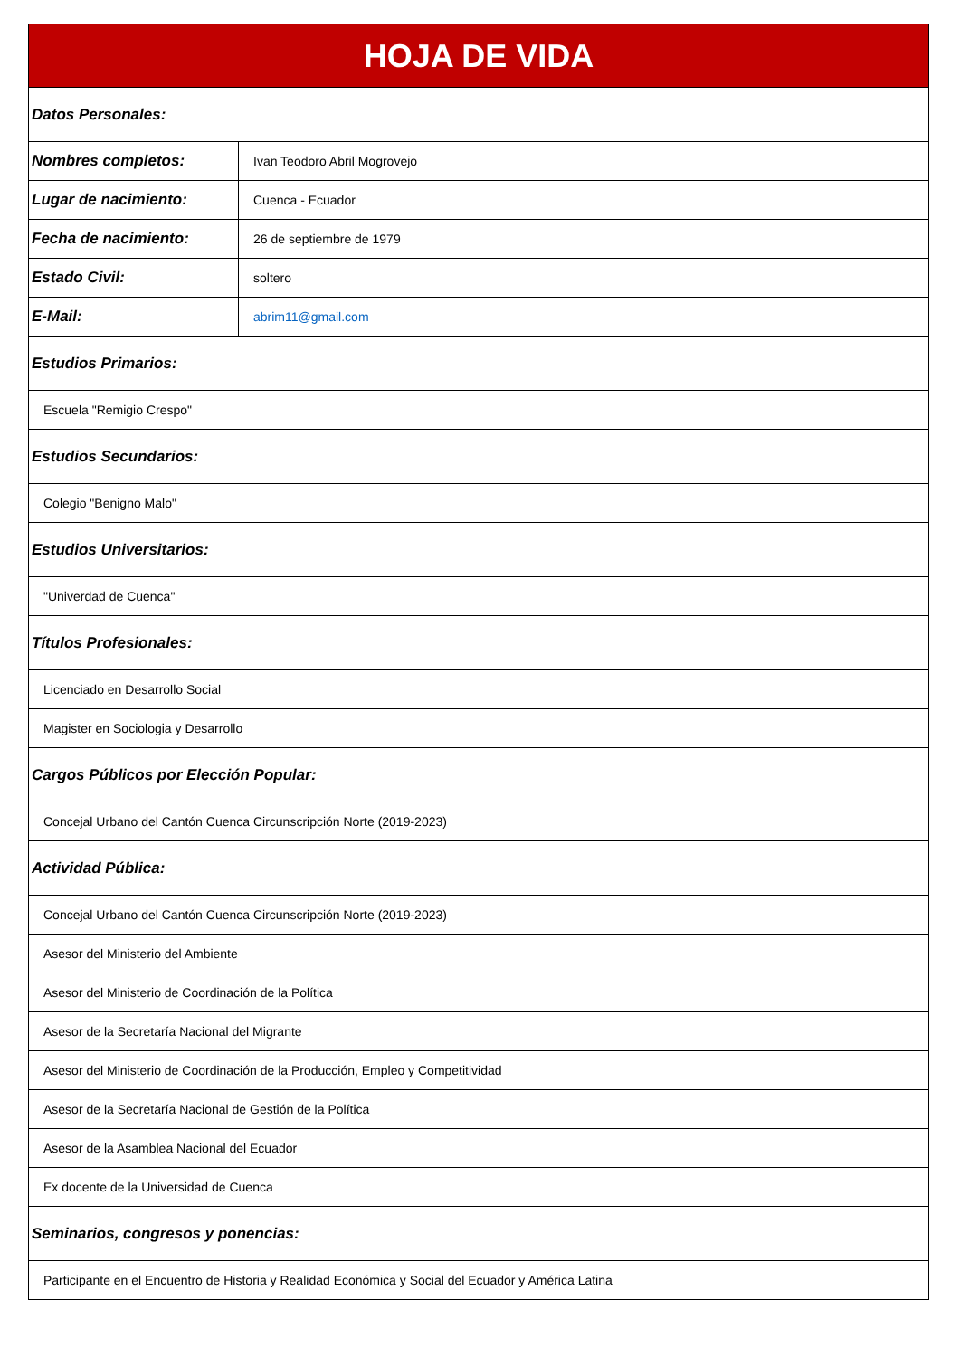| HOJA DE VIDA | |
| --- | --- |
| Datos Personales: | |
| Nombres completos: | Ivan Teodoro Abril Mogrovejo |
| Lugar de nacimiento: | Cuenca - Ecuador |
| Fecha de nacimiento: | 26 de septiembre de 1979 |
| Estado Civil: | soltero |
| E-Mail: | abrim11@gmail.com |
| Estudios Primarios: | |
| Escuela "Remigio Crespo" | |
| Estudios Secundarios: | |
| Colegio "Benigno Malo" | |
| Estudios Universitarios: | |
| "Univerdad de Cuenca" | |
| Títulos Profesionales: | |
| Licenciado en Desarrollo Social | |
| Magister en Sociologia y Desarrollo | |
| Cargos Públicos por Elección Popular: | |
| Concejal Urbano del Cantón Cuenca Circunscripción Norte (2019-2023) | |
| Actividad Pública: | |
| Concejal Urbano del Cantón Cuenca Circunscripción Norte (2019-2023) | |
| Asesor del Ministerio del Ambiente | |
| Asesor del Ministerio de Coordinación de la Política | |
| Asesor de la Secretaría Nacional del Migrante | |
| Asesor del Ministerio de Coordinación de la Producción, Empleo y Competitividad | |
| Asesor de la Secretaría Nacional de Gestión de la Política | |
| Asesor de la Asamblea Nacional del Ecuador | |
| Ex docente de la Universidad de Cuenca | |
| Seminarios, congresos y ponencias: | |
| Participante en el Encuentro de Historia y Realidad Económica y Social del Ecuador y América Latina | |